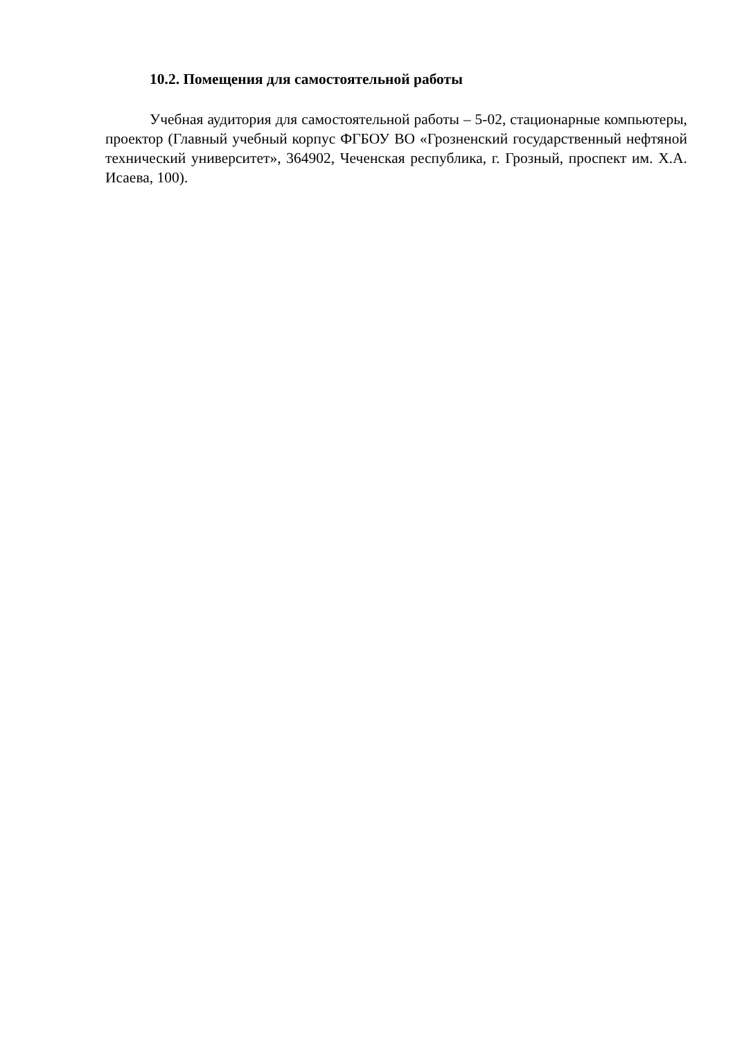10.2. Помещения для самостоятельной работы
Учебная аудитория для самостоятельной работы – 5-02, стационарные компьютеры, проектор (Главный учебный корпус ФГБОУ ВО «Грозненский государственный нефтяной технический университет», 364902, Чеченская республика, г. Грозный, проспект им. Х.А. Исаева, 100).